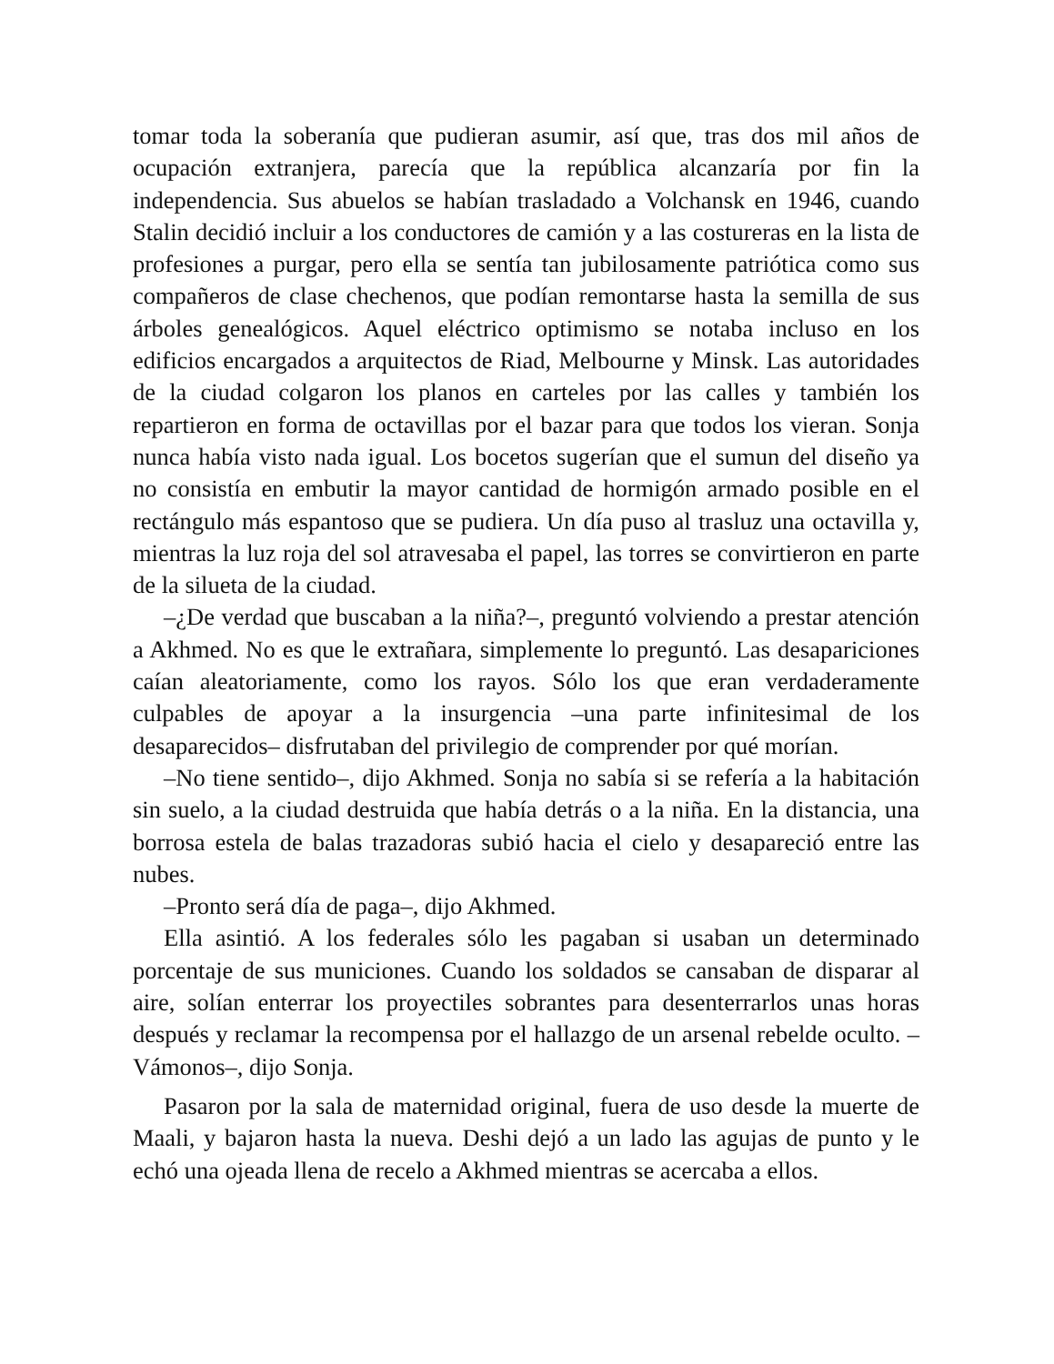tomar toda la soberanía que pudieran asumir, así que, tras dos mil años de ocupación extranjera, parecía que la república alcanzaría por fin la independencia. Sus abuelos se habían trasladado a Volchansk en 1946, cuando Stalin decidió incluir a los conductores de camión y a las costureras en la lista de profesiones a purgar, pero ella se sentía tan jubilosamente patriótica como sus compañeros de clase chechenos, que podían remontarse hasta la semilla de sus árboles genealógicos. Aquel eléctrico optimismo se notaba incluso en los edificios encargados a arquitectos de Riad, Melbourne y Minsk. Las autoridades de la ciudad colgaron los planos en carteles por las calles y también los repartieron en forma de octavillas por el bazar para que todos los vieran. Sonja nunca había visto nada igual. Los bocetos sugerían que el sumun del diseño ya no consistía en embutir la mayor cantidad de hormigón armado posible en el rectángulo más espantoso que se pudiera. Un día puso al trasluz una octavilla y, mientras la luz roja del sol atravesaba el papel, las torres se convirtieron en parte de la silueta de la ciudad.
–¿De verdad que buscaban a la niña?–, preguntó volviendo a prestar atención a Akhmed. No es que le extrañara, simplemente lo preguntó. Las desapariciones caían aleatoriamente, como los rayos. Sólo los que eran verdaderamente culpables de apoyar a la insurgencia –una parte infinitesimal de los desaparecidos– disfrutaban del privilegio de comprender por qué morían.
–No tiene sentido–, dijo Akhmed. Sonja no sabía si se refería a la habitación sin suelo, a la ciudad destruida que había detrás o a la niña. En la distancia, una borrosa estela de balas trazadoras subió hacia el cielo y desapareció entre las nubes.
–Pronto será día de paga–, dijo Akhmed.
Ella asintió. A los federales sólo les pagaban si usaban un determinado porcentaje de sus municiones. Cuando los soldados se cansaban de disparar al aire, solían enterrar los proyectiles sobrantes para desenterrarlos unas horas después y reclamar la recompensa por el hallazgo de un arsenal rebelde oculto. –Vámonos–, dijo Sonja.
Pasaron por la sala de maternidad original, fuera de uso desde la muerte de Maali, y bajaron hasta la nueva. Deshi dejó a un lado las agujas de punto y le echó una ojeada llena de recelo a Akhmed mientras se acercaba a ellos.